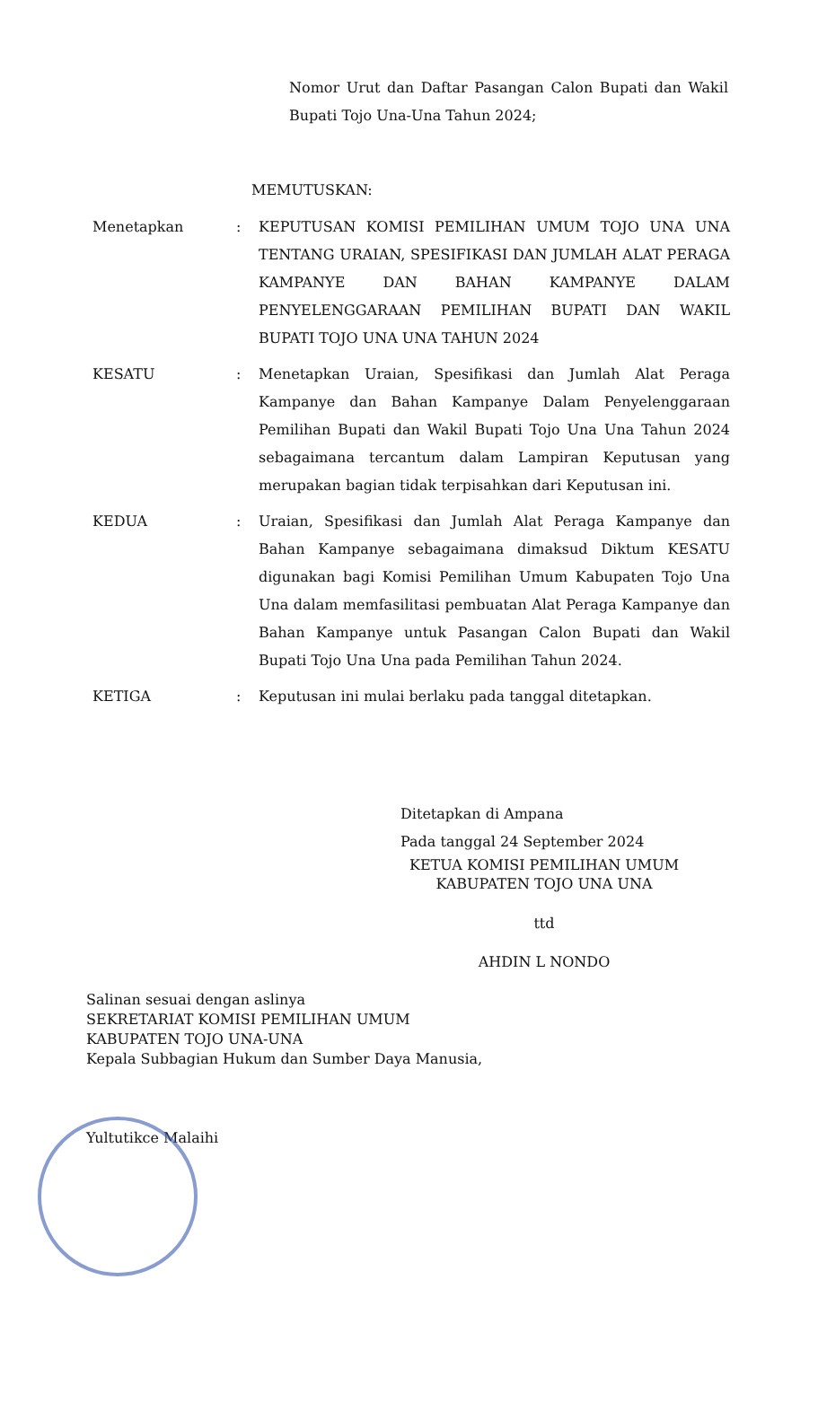Nomor Urut dan Daftar Pasangan Calon Bupati dan Wakil Bupati Tojo Una-Una Tahun 2024;
MEMUTUSKAN:
Menetapkan : KEPUTUSAN KOMISI PEMILIHAN UMUM TOJO UNA UNA TENTANG URAIAN, SPESIFIKASI DAN JUMLAH ALAT PERAGA KAMPANYE DAN BAHAN KAMPANYE DALAM PENYELENGGARAAN PEMILIHAN BUPATI DAN WAKIL BUPATI TOJO UNA UNA TAHUN 2024
KESATU : Menetapkan Uraian, Spesifikasi dan Jumlah Alat Peraga Kampanye dan Bahan Kampanye Dalam Penyelenggaraan Pemilihan Bupati dan Wakil Bupati Tojo Una Una Tahun 2024 sebagaimana tercantum dalam Lampiran Keputusan yang merupakan bagian tidak terpisahkan dari Keputusan ini.
KEDUA : Uraian, Spesifikasi dan Jumlah Alat Peraga Kampanye dan Bahan Kampanye sebagaimana dimaksud Diktum KESATU digunakan bagi Komisi Pemilihan Umum Kabupaten Tojo Una Una dalam memfasilitasi pembuatan Alat Peraga Kampanye dan Bahan Kampanye untuk Pasangan Calon Bupati dan Wakil Bupati Tojo Una Una pada Pemilihan Tahun 2024.
KETIGA : Keputusan ini mulai berlaku pada tanggal ditetapkan.
Ditetapkan di Ampana
Pada tanggal 24 September 2024
KETUA KOMISI PEMILIHAN UMUM
KABUPATEN TOJO UNA UNA
ttd
AHDIN L NONDO
Salinan sesuai dengan aslinya
SEKRETARIAT KOMISI PEMILIHAN UMUM
KABUPATEN TOJO UNA-UNA
Kepala Subbagian Hukum dan Sumber Daya Manusia,
Yultutikce Malaihi